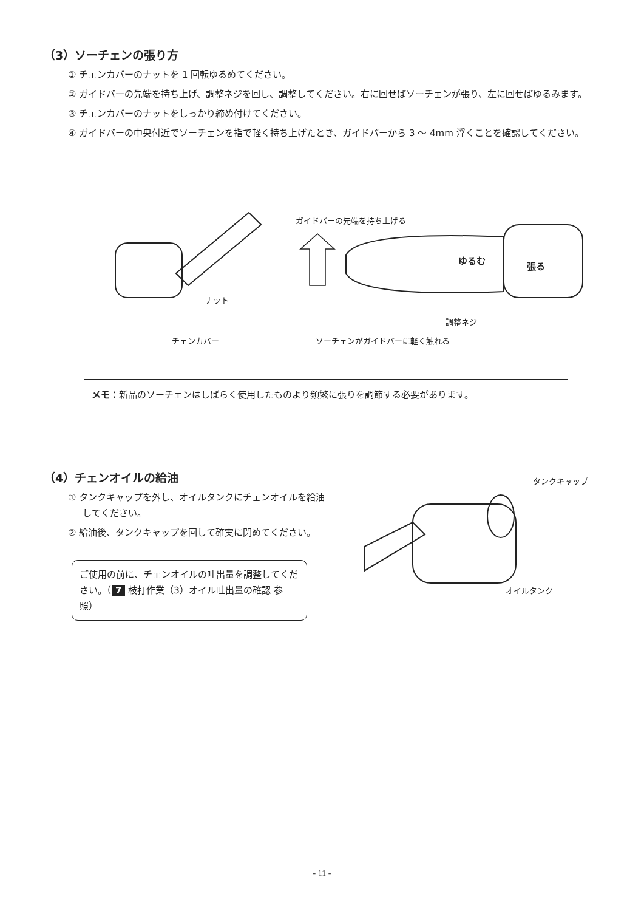（3）ソーチェンの張り方
① チェンカバーのナットを 1 回転ゆるめてください。
② ガイドバーの先端を持ち上げ、調整ネジを回し、調整してください。右に回せばソーチェンが張り、左に回せばゆるみます。
③ チェンカバーのナットをしっかり締め付けてください。
④ ガイドバーの中央付近でソーチェンを指で軽く持ち上げたとき、ガイドバーから 3 ～ 4mm 浮くことを確認してください。
ガイドバーの先端を持ち上げる
ゆるむ
張る
ナット
調整ネジ
チェンカバー ソーチェンがガイドバーに軽く触れる
メモ： 新品のソーチェンはしばらく使用したものより頻繁に張りを調節する必要があります。
（4）チェンオイルの給油
① タンクキャップを外し、オイルタンクにチェンオイルを給油してください。
② 給油後、タンクキャップを回して確実に閉めてください。
ご使用の前に、チェンオイルの吐出量を調整してください。（ 7 枝打作業（3）オイル吐出量の確認 参照）
タンクキャップ
オイルタンク
- 11 -